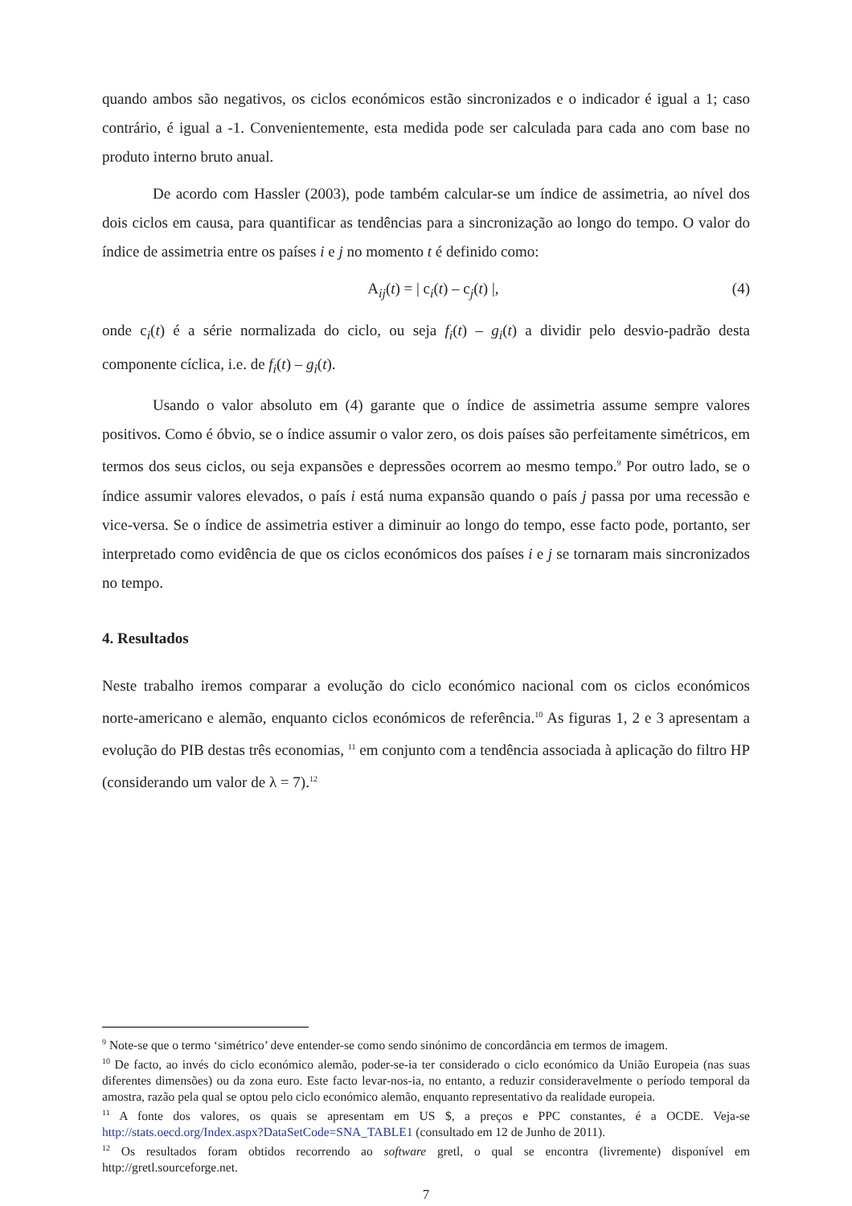quando ambos são negativos, os ciclos económicos estão sincronizados e o indicador é igual a 1; caso contrário, é igual a -1. Convenientemente, esta medida pode ser calculada para cada ano com base no produto interno bruto anual.
De acordo com Hassler (2003), pode também calcular-se um índice de assimetria, ao nível dos dois ciclos em causa, para quantificar as tendências para a sincronização ao longo do tempo. O valor do índice de assimetria entre os países i e j no momento t é definido como:
A<sub>ij</sub>(t) = | c<sub>i</sub>(t) – c<sub>j</sub>(t) |, (4)
onde c<sub>i</sub>(t) é a série normalizada do ciclo, ou seja f<sub>i</sub>(t) – g<sub>i</sub>(t) a dividir pelo desvio-padrão desta componente cíclica, i.e. de f<sub>i</sub>(t) – g<sub>i</sub>(t).
Usando o valor absoluto em (4) garante que o índice de assimetria assume sempre valores positivos. Como é óbvio, se o índice assumir o valor zero, os dois países são perfeitamente simétricos, em termos dos seus ciclos, ou seja expansões e depressões ocorrem ao mesmo tempo.<sup>9</sup> Por outro lado, se o índice assumir valores elevados, o país i está numa expansão quando o país j passa por uma recessão e vice-versa. Se o índice de assimetria estiver a diminuir ao longo do tempo, esse facto pode, portanto, ser interpretado como evidência de que os ciclos económicos dos países i e j se tornaram mais sincronizados no tempo.
4. Resultados
Neste trabalho iremos comparar a evolução do ciclo económico nacional com os ciclos económicos norte-americano e alemão, enquanto ciclos económicos de referência.<sup>10</sup> As figuras 1, 2 e 3 apresentam a evolução do PIB destas três economias, <sup>11</sup> em conjunto com a tendência associada à aplicação do filtro HP (considerando um valor de λ = 7).<sup>12</sup>
<sup>9</sup> Note-se que o termo ‘simétrico’ deve entender-se como sendo sinónimo de concordância em termos de imagem.
<sup>10</sup> De facto, ao invés do ciclo económico alemão, poder-se-ia ter considerado o ciclo económico da União Europeia (nas suas diferentes dimensões) ou da zona euro. Este facto levar-nos-ia, no entanto, a reduzir consideravelmente o período temporal da amostra, razão pela qual se optou pelo ciclo económico alemão, enquanto representativo da realidade europeia.
<sup>11</sup> A fonte dos valores, os quais se apresentam em US $, a preços e PPC constantes, é a OCDE. Veja-se http://stats.oecd.org/Index.aspx?DataSetCode=SNA_TABLE1 (consultado em 12 de Junho de 2011).
<sup>12</sup> Os resultados foram obtidos recorrendo ao software gretl, o qual se encontra (livremente) disponível em http://gretl.sourceforge.net.
7